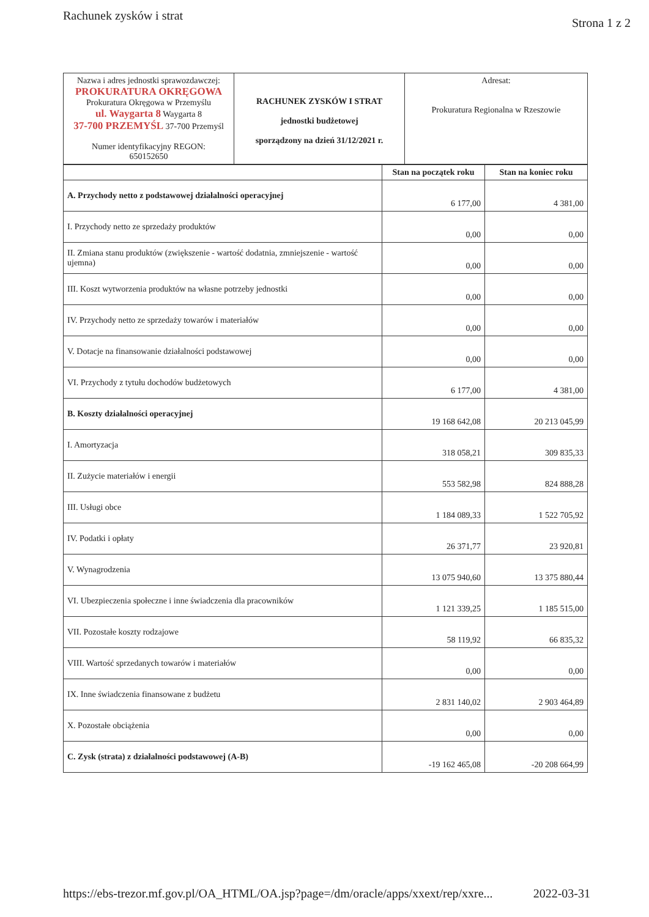Rachunek zysków i strat Strona 1 z 2
| Nazwa i adres jednostki sprawozdawczej: PROKURATURA OKRĘGOWA Prokuratura Okręgowa w Przemyślu ul. Waygarta 8 Waygarta 8 37-700 PRZEMYŚL 37-700 Przemyśl Numer identyfikacyjny REGON: 650152650 | RACHUNEK ZYSKÓW I STRAT jednostki budżetowej sporządzony na dzień 31/12/2021 r. | Adresat: Prokuratura Regionalna w Rzeszowie |
| | Stan na początek roku | Stan na koniec roku |
| --- | --- | --- |
| A. Przychody netto z podstawowej działalności operacyjnej | 6 177,00 | 4 381,00 |
| I. Przychody netto ze sprzedaży produktów | 0,00 | 0,00 |
| II. Zmiana stanu produktów (zwiększenie - wartość dodatnia, zmniejszenie - wartość ujemna) | 0,00 | 0,00 |
| III. Koszt wytworzenia produktów na własne potrzeby jednostki | 0,00 | 0,00 |
| IV. Przychody netto ze sprzedaży towarów i materiałów | 0,00 | 0,00 |
| V. Dotacje na finansowanie działalności podstawowej | 0,00 | 0,00 |
| VI. Przychody z tytułu dochodów budżetowych | 6 177,00 | 4 381,00 |
| B. Koszty działalności operacyjnej | 19 168 642,08 | 20 213 045,99 |
| I. Amortyzacja | 318 058,21 | 309 835,33 |
| II. Zużycie materiałów i energii | 553 582,98 | 824 888,28 |
| III. Usługi obce | 1 184 089,33 | 1 522 705,92 |
| IV. Podatki i opłaty | 26 371,77 | 23 920,81 |
| V. Wynagrodzenia | 13 075 940,60 | 13 375 880,44 |
| VI. Ubezpieczenia społeczne i inne świadczenia dla pracowników | 1 121 339,25 | 1 185 515,00 |
| VII. Pozostałe koszty rodzajowe | 58 119,92 | 66 835,32 |
| VIII. Wartość sprzedanych towarów i materiałów | 0,00 | 0,00 |
| IX. Inne świadczenia finansowane z budżetu | 2 831 140,02 | 2 903 464,89 |
| X. Pozostałe obciążenia | 0,00 | 0,00 |
| C. Zysk (strata) z działalności podstawowej (A-B) | -19 162 465,08 | -20 208 664,99 |
https://ebs-trezor.mf.gov.pl/OA_HTML/OA.jsp?page=/dm/oracle/apps/xxext/rep/xxre... 2022-03-31